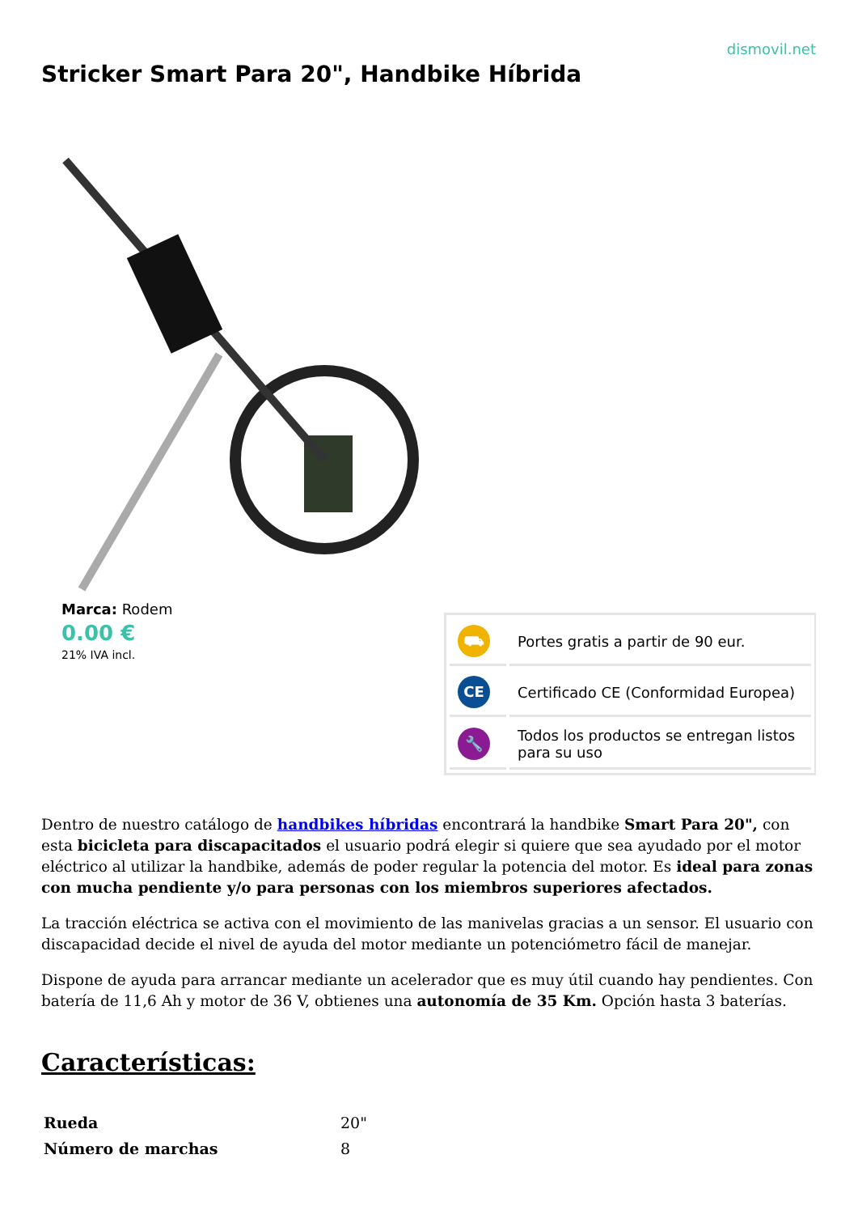dismovil.net
Stricker Smart Para 20", Handbike Híbrida
Marca: Rodem
0.00 €
21% IVA incl.
| ⛟ | Portes gratis a partir de 90 eur. |
| CE | Certificado CE (Conformidad Europea) |
| 🔧 | Todos los productos se entregan listos para su uso |
Dentro de nuestro catálogo de handbikes híbridas encontrará la handbike Smart Para 20", con esta bicicleta para discapacitados el usuario podrá elegir si quiere que sea ayudado por el motor eléctrico al utilizar la handbike, además de poder regular la potencia del motor. Es ideal para zonas con mucha pendiente y/o para personas con los miembros superiores afectados.
La tracción eléctrica se activa con el movimiento de las manivelas gracias a un sensor. El usuario con discapacidad decide el nivel de ayuda del motor mediante un potenciómetro fácil de manejar.
Dispone de ayuda para arrancar mediante un acelerador que es muy útil cuando hay pendientes. Con batería de 11,6 Ah y motor de 36 V, obtienes una autonomía de 35 Km. Opción hasta 3 baterías.
Características:
| Rueda | 20" |
| Número de marchas | 8 |